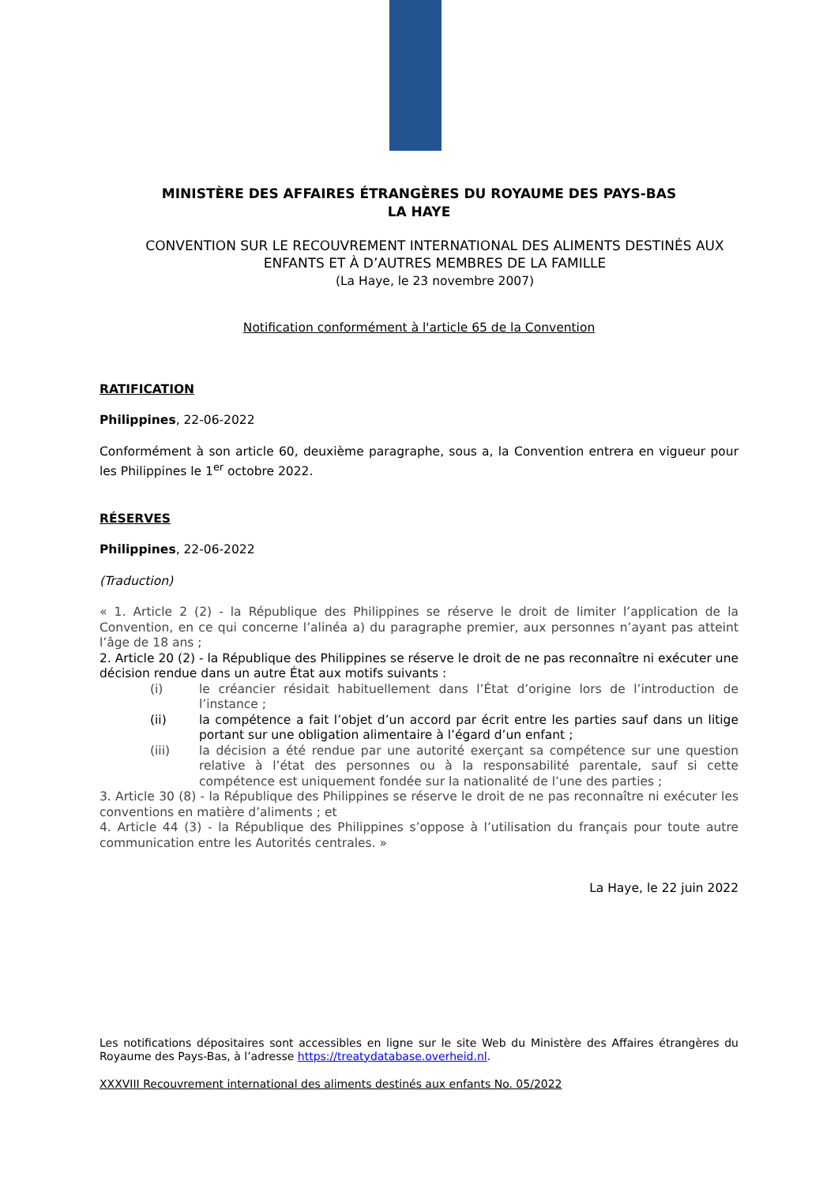MINISTÈRE DES AFFAIRES ÉTRANGÈRES DU ROYAUME DES PAYS-BAS
LA HAYE
CONVENTION SUR LE RECOUVREMENT INTERNATIONAL DES ALIMENTS DESTINÉS AUX ENFANTS ET À D’AUTRES MEMBRES DE LA FAMILLE
(La Haye, le 23 novembre 2007)
Notification conformément à l'article 65 de la Convention
RATIFICATION
Philippines, 22-06-2022
Conformément à son article 60, deuxième paragraphe, sous a, la Convention entrera en vigueur pour les Philippines le 1<sup>er</sup> octobre 2022.
RÉSERVES
Philippines, 22-06-2022
(Traduction)
« 1. Article 2 (2) - la République des Philippines se réserve le droit de limiter l’application de la Convention, en ce qui concerne l’alinéa a) du paragraphe premier, aux personnes n’ayant pas atteint l’âge de 18 ans ;
2. Article 20 (2) - la République des Philippines se réserve le droit de ne pas reconnaître ni exécuter une décision rendue dans un autre État aux motifs suivants :
(i) le créancier résidait habituellement dans l’État d’origine lors de l’introduction de l’instance ;
(ii) la compétence a fait l’objet d’un accord par écrit entre les parties sauf dans un litige portant sur une obligation alimentaire à l’égard d’un enfant ;
(iii) la décision a été rendue par une autorité exerçant sa compétence sur une question relative à l’état des personnes ou à la responsabilité parentale, sauf si cette compétence est uniquement fondée sur la nationalité de l’une des parties ;
3. Article 30 (8) - la République des Philippines se réserve le droit de ne pas reconnaître ni exécuter les conventions en matière d’aliments ; et
4. Article 44 (3) - la République des Philippines s’oppose à l’utilisation du français pour toute autre communication entre les Autorités centrales. »
La Haye, le 22 juin 2022
Les notifications dépositaires sont accessibles en ligne sur le site Web du Ministère des Affaires étrangères du Royaume des Pays-Bas, à l’adresse https://treatydatabase.overheid.nl.
XXXVIII Recouvrement international des aliments destinés aux enfants No. 05/2022